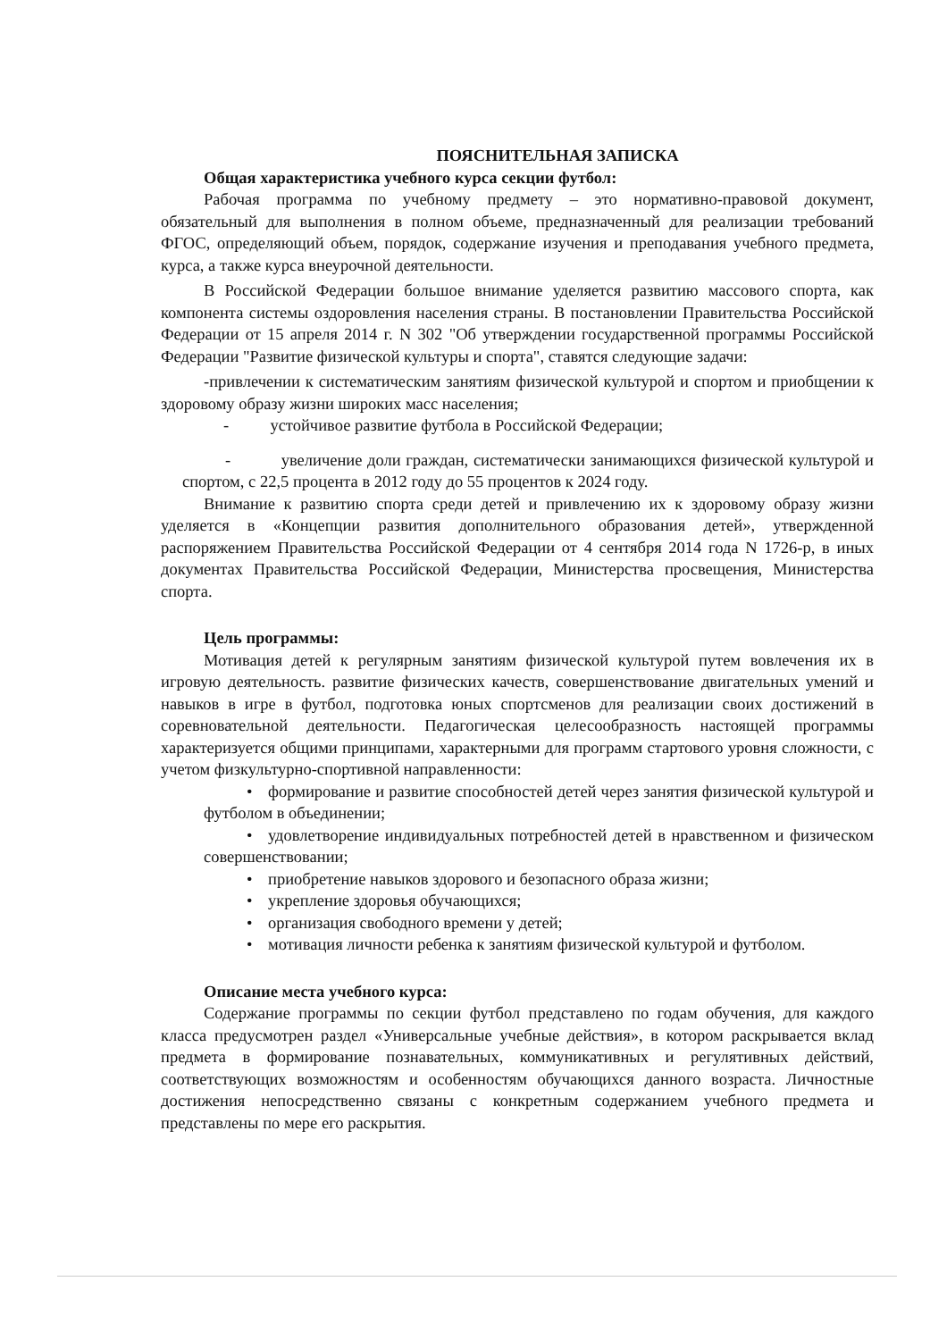ПОЯСНИТЕЛЬНАЯ ЗАПИСКА
Общая характеристика учебного курса секции футбол:
Рабочая программа по учебному предмету – это нормативно-правовой документ, обязательный для выполнения в полном объеме, предназначенный для реализации требований ФГОС, определяющий объем, порядок, содержание изучения и преподавания учебного предмета, курса, а также курса внеурочной деятельности.
В Российской Федерации большое внимание уделяется развитию массового спорта, как компонента системы оздоровления населения страны. В постановлении Правительства Российской Федерации от 15 апреля 2014 г. N 302 "Об утверждении государственной программы Российской Федерации "Развитие физической культуры и спорта", ставятся следующие задачи:
-привлечении к систематическим занятиям физической культурой и спортом и приобщении к здоровому образу жизни широких масс населения;
- устойчивое развитие футбола в Российской Федерации;
- увеличение доли граждан, систематически занимающихся физической культурой и спортом, с 22,5 процента в 2012 году до 55 процентов к 2024 году.
Внимание к развитию спорта среди детей и привлечению их к здоровому образу жизни уделяется в «Концепции развития дополнительного образования детей», утвержденной распоряжением Правительства Российской Федерации от 4 сентября 2014 года N 1726-р, в иных документах Правительства Российской Федерации, Министерства просвещения, Министерства спорта.
Цель программы:
Мотивация детей к регулярным занятиям физической культурой путем вовлечения их в игровую деятельность. развитие физических качеств, совершенствование двигательных умений и навыков в игре в футбол, подготовка юных спортсменов для реализации своих достижений в соревновательной деятельности. Педагогическая целесообразность настоящей программы характеризуется общими принципами, характерными для программ стартового уровня сложности, с учетом физкультурно-спортивной направленности:
• формирование и развитие способностей детей через занятия физической культурой и футболом в объединении;
• удовлетворение индивидуальных потребностей детей в нравственном и физическом совершенствовании;
• приобретение навыков здорового и безопасного образа жизни;
• укрепление здоровья обучающихся;
• организация свободного времени у детей;
• мотивация личности ребенка к занятиям физической культурой и футболом.
Описание места учебного курса:
Содержание программы по секции футбол представлено по годам обучения, для каждого класса предусмотрен раздел «Универсальные учебные действия», в котором раскрывается вклад предмета в формирование познавательных, коммуникативных и регулятивных действий, соответствующих возможностям и особенностям обучающихся данного возраста. Личностные достижения непосредственно связаны с конкретным содержанием учебного предмета и представлены по мере его раскрытия.